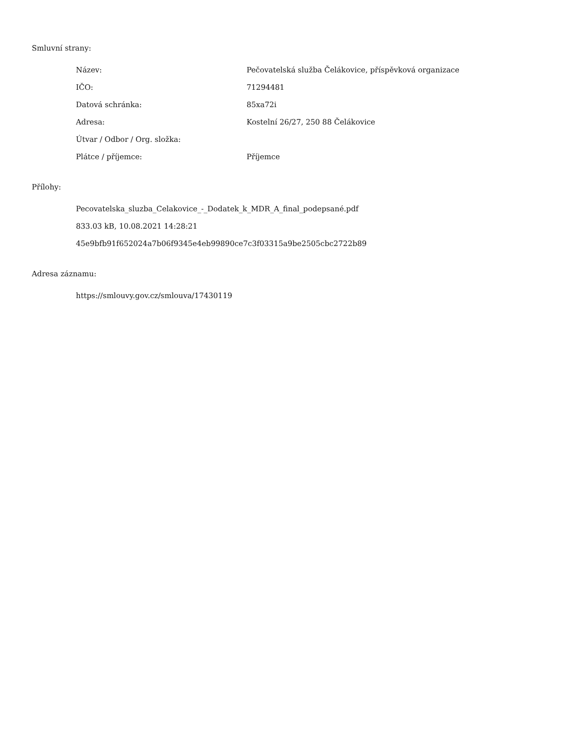Smluvní strany:
Název: Pečovatelská služba Čelákovice, příspěvková organizace
IČO: 71294481
Datová schránka: 85xa72i
Adresa: Kostelní 26/27, 250 88 Čelákovice
Útvar / Odbor / Org. složka:
Plátce / příjemce: Příjemce
Přílohy:
Pecovatelska_sluzba_Celakovice_-_Dodatek_k_MDR_A_final_podepsané.pdf
833.03 kB, 10.08.2021 14:28:21
45e9bfb91f652024a7b06f9345e4eb99890ce7c3f03315a9be2505cbc2722b89
Adresa záznamu:
https://smlouvy.gov.cz/smlouva/17430119